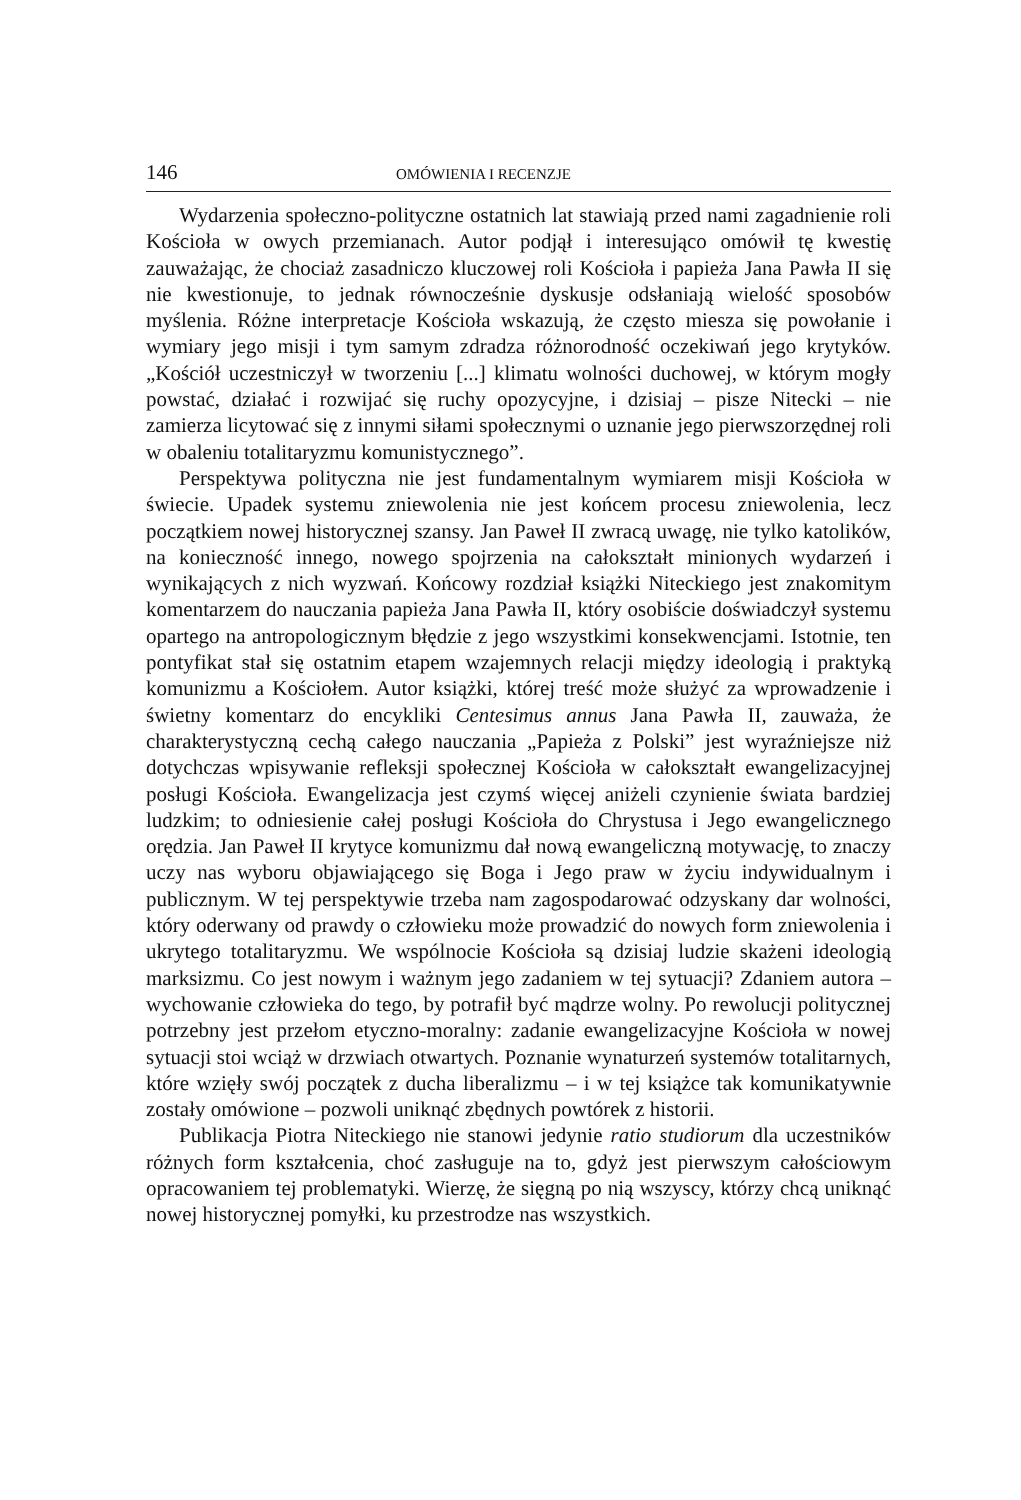146 OMÓWIENIA I RECENZJE
Wydarzenia społeczno-polityczne ostatnich lat stawiają przed nami zagadnienie roli Kościoła w owych przemianach. Autor podjął i interesująco omówił tę kwestię zauważając, że chociaż zasadniczo kluczowej roli Kościoła i papieża Jana Pawła II się nie kwestionuje, to jednak równocześnie dyskusje odsłaniają wielość sposobów myślenia. Różne interpretacje Kościoła wskazują, że często miesza się powołanie i wymiary jego misji i tym samym zdradza różnorodność oczekiwań jego krytyków. „Kościół uczestniczył w tworzeniu [...] klimatu wolności duchowej, w którym mogły powstać, działać i rozwijać się ruchy opozycyjne, i dzisiaj – pisze Nitecki – nie zamierza licytować się z innymi siłami społecznymi o uznanie jego pierwszorzędnej roli w obaleniu totalitaryzmu komunistycznego”.
Perspektywa polityczna nie jest fundamentalnym wymiarem misji Kościoła w świecie. Upadek systemu zniewolenia nie jest końcem procesu zniewolenia, lecz początkiem nowej historycznej szansy. Jan Paweł II zwracą uwagę, nie tylko katolików, na konieczność innego, nowego spojrzenia na całokształt minionych wydarzeń i wynikających z nich wyzwań. Końcowy rozdział książki Niteckiego jest znakomitym komentarzem do nauczania papieża Jana Pawła II, który osobiście doświadczył systemu opartego na antropologicznym błędzie z jego wszystkimi konsekwencjami. Istotnie, ten pontyfikat stał się ostatnim etapem wzajemnych relacji między ideologią i praktyką komunizmu a Kościołem. Autor książki, której treść może służyć za wprowadzenie i świetny komentarz do encykliki Centesimus annus Jana Pawła II, zauważa, że charakterystyczną cechą całego nauczania „Papieża z Polski” jest wyraźniejsze niż dotychczas wpisywanie refleksji społecznej Kościoła w całokształt ewangelizacyjnej posługi Kościoła. Ewangelizacja jest czymś więcej aniżeli czynienie świata bardziej ludzkim; to odniesienie całej posługi Kościoła do Chrystusa i Jego ewangelicznego orędzia. Jan Paweł II krytyce komunizmu dał nową ewangeliczną motywację, to znaczy uczy nas wyboru objawiającego się Boga i Jego praw w życiu indywidualnym i publicznym. W tej perspektywie trzeba nam zagospodarować odzyskany dar wolności, który oderwany od prawdy o człowieku może prowadzić do nowych form zniewolenia i ukrytego totalitaryzmu. We wspólnocie Kościoła są dzisiaj ludzie skażeni ideologią marksizmu. Co jest nowym i ważnym jego zadaniem w tej sytuacji? Zdaniem autora – wychowanie człowieka do tego, by potrafił być mądrze wolny. Po rewolucji politycznej potrzebny jest przełom etyczno-moralny: zadanie ewangelizacyjne Kościoła w nowej sytuacji stoi wciąż w drzwiach otwartych. Poznanie wynaturzeń systemów totalitarnych, które wzięły swój początek z ducha liberalizmu – i w tej książce tak komunikatywnie zostały omówione – pozwoli uniknąć zbędnych powtórek z historii.
Publikacja Piotra Niteckiego nie stanowi jedynie ratio studiorum dla uczestników różnych form kształcenia, choć zasługuje na to, gdyż jest pierwszym całościowym opracowaniem tej problematyki. Wierzę, że sięgną po nią wszyscy, którzy chcą uniknąć nowej historycznej pomyłki, ku przestrodze nas wszystkich.